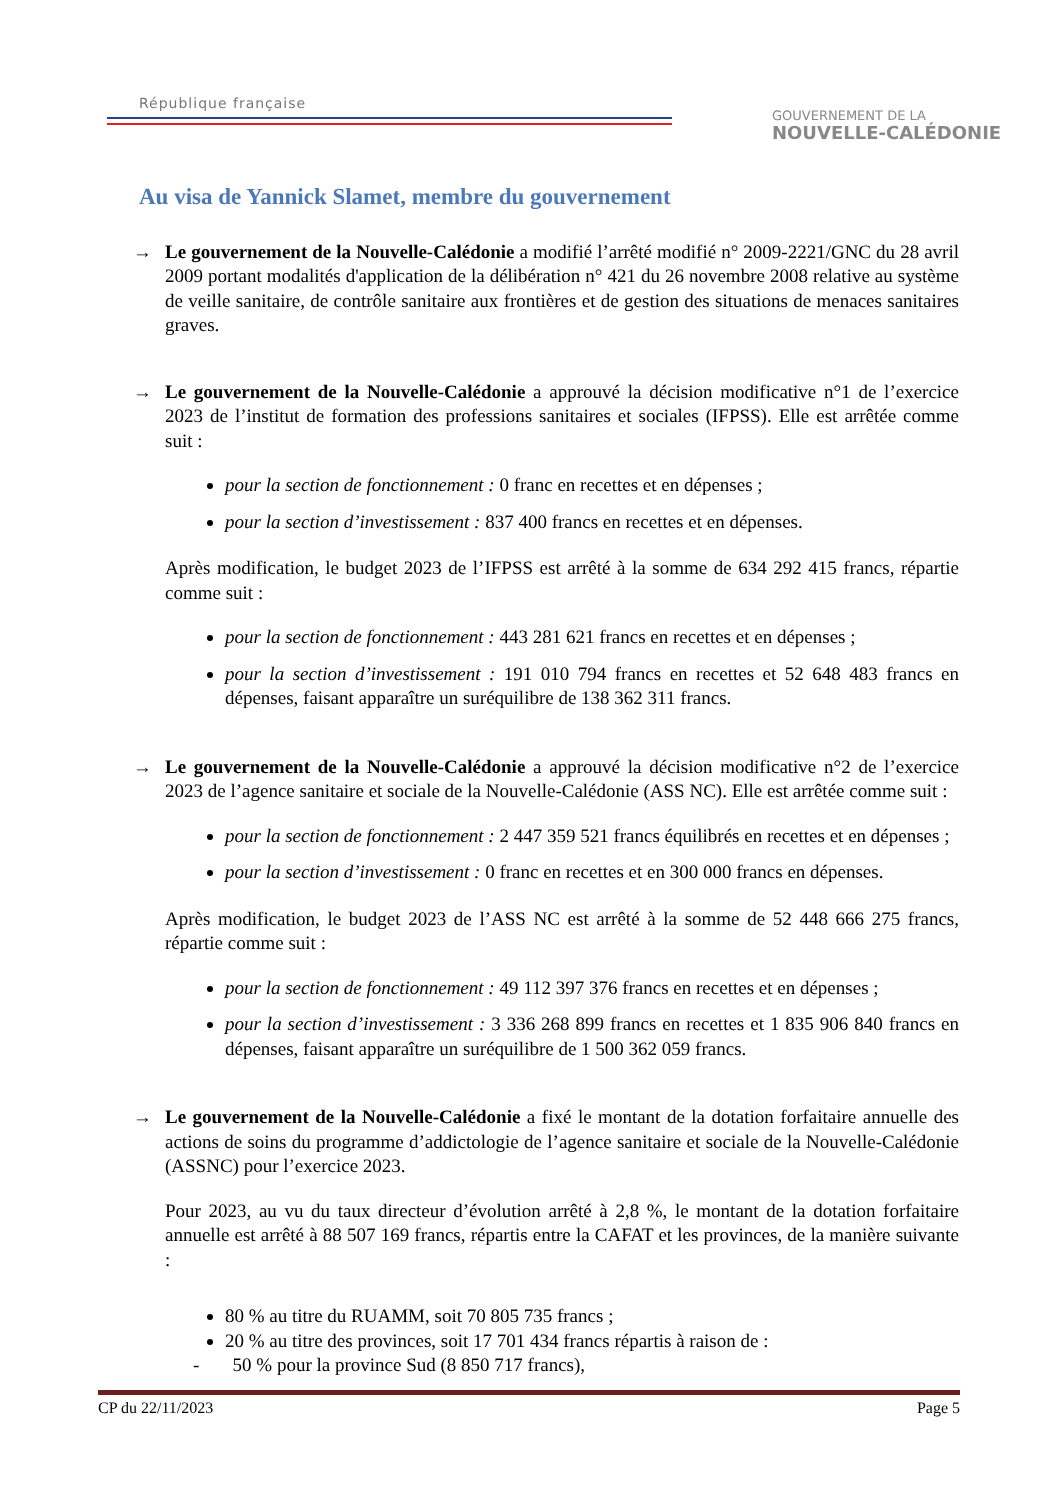République française
GOUVERNEMENT DE LA
NOUVELLE-CALÉDONIE
Au visa de Yannick Slamet, membre du gouvernement
→ Le gouvernement de la Nouvelle-Calédonie a modifié l’arrêté modifié n° 2009-2221/GNC du 28 avril 2009 portant modalités d'application de la délibération n° 421 du 26 novembre 2008 relative au système de veille sanitaire, de contrôle sanitaire aux frontières et de gestion des situations de menaces sanitaires graves.
→ Le gouvernement de la Nouvelle-Calédonie a approuvé la décision modificative n°1 de l’exercice 2023 de l’institut de formation des professions sanitaires et sociales (IFPSS). Elle est arrêtée comme suit :
pour la section de fonctionnement : 0 franc en recettes et en dépenses ;
pour la section d’investissement : 837 400 francs en recettes et en dépenses.
Après modification, le budget 2023 de l’IFPSS est arrêté à la somme de 634 292 415 francs, répartie comme suit :
pour la section de fonctionnement : 443 281 621 francs en recettes et en dépenses ;
pour la section d’investissement : 191 010 794 francs en recettes et 52 648 483 francs en dépenses, faisant apparaître un suréquilibre de 138 362 311 francs.
→ Le gouvernement de la Nouvelle-Calédonie a approuvé la décision modificative n°2 de l’exercice 2023 de l’agence sanitaire et sociale de la Nouvelle-Calédonie (ASS NC). Elle est arrêtée comme suit :
pour la section de fonctionnement : 2 447 359 521 francs équilibrés en recettes et en dépenses ;
pour la section d’investissement : 0 franc en recettes et en 300 000 francs en dépenses.
Après modification, le budget 2023 de l’ASS NC est arrêté à la somme de 52 448 666 275 francs, répartie comme suit :
pour la section de fonctionnement : 49 112 397 376 francs en recettes et en dépenses ;
pour la section d’investissement : 3 336 268 899 francs en recettes et 1 835 906 840 francs en dépenses, faisant apparaître un suréquilibre de 1 500 362 059 francs.
→ Le gouvernement de la Nouvelle-Calédonie a fixé le montant de la dotation forfaitaire annuelle des actions de soins du programme d’addictologie de l’agence sanitaire et sociale de la Nouvelle-Calédonie (ASSNC) pour l’exercice 2023.
Pour 2023, au vu du taux directeur d’évolution arrêté à 2,8 %, le montant de la dotation forfaitaire annuelle est arrêté à 88 507 169 francs, répartis entre la CAFAT et les provinces, de la manière suivante :
80 % au titre du RUAMM, soit 70 805 735 francs ;
20 % au titre des provinces, soit 17 701 434 francs répartis à raison de :
- 50 % pour la province Sud (8 850 717 francs),
CP du 22/11/2023 Page 5